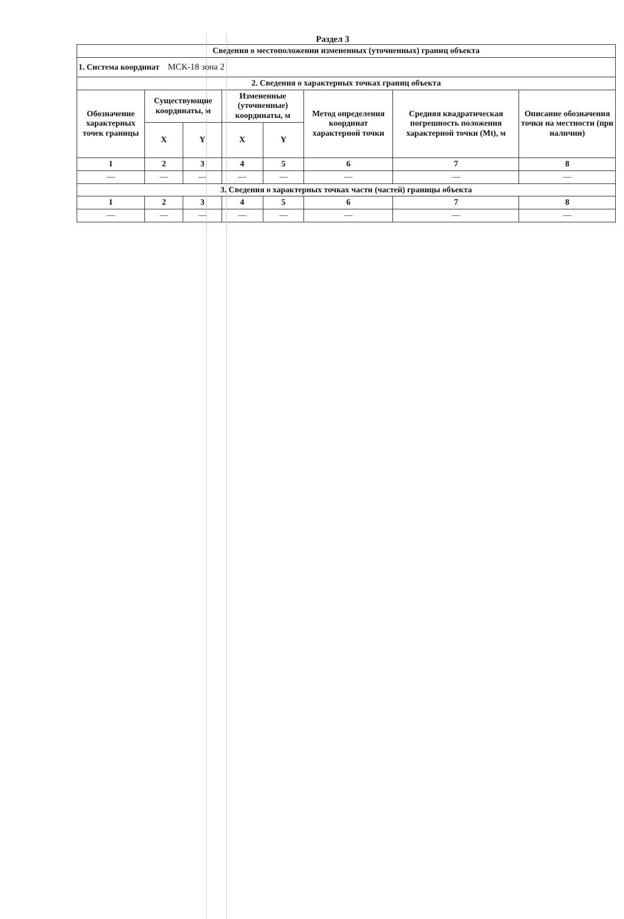Раздел 3
| Сведения о местоположении измененных (уточненных) границ объекта | | | | | | | |
| --- | --- | --- | --- | --- | --- | --- | --- |
| 1. Система координат МСК-18 зона 2 | | | | | | | |
| 2. Сведения о характерных точках границ объекта | | | | | | | |
| Обозначение характерных точек границы | Существующие координаты, м | | Измененные (уточненные) координаты, м | | Метод определения координат характерной точки | Средняя квадратическая погрешность положения характерной точки (Mt), м | Описание обозначения точки на местности (при наличии) |
| | X | Y | X | Y | | | |
| 1 | 2 | 3 | 4 | 5 | 6 | 7 | 8 |
| — | — | — | — | — | — | — | — |
| 3. Сведения о характерных точках части (частей) границы объекта | | | | | | | |
| 1 | 2 | 3 | 4 | 5 | 6 | 7 | 8 |
| — | — | — | — | — | — | — | — |